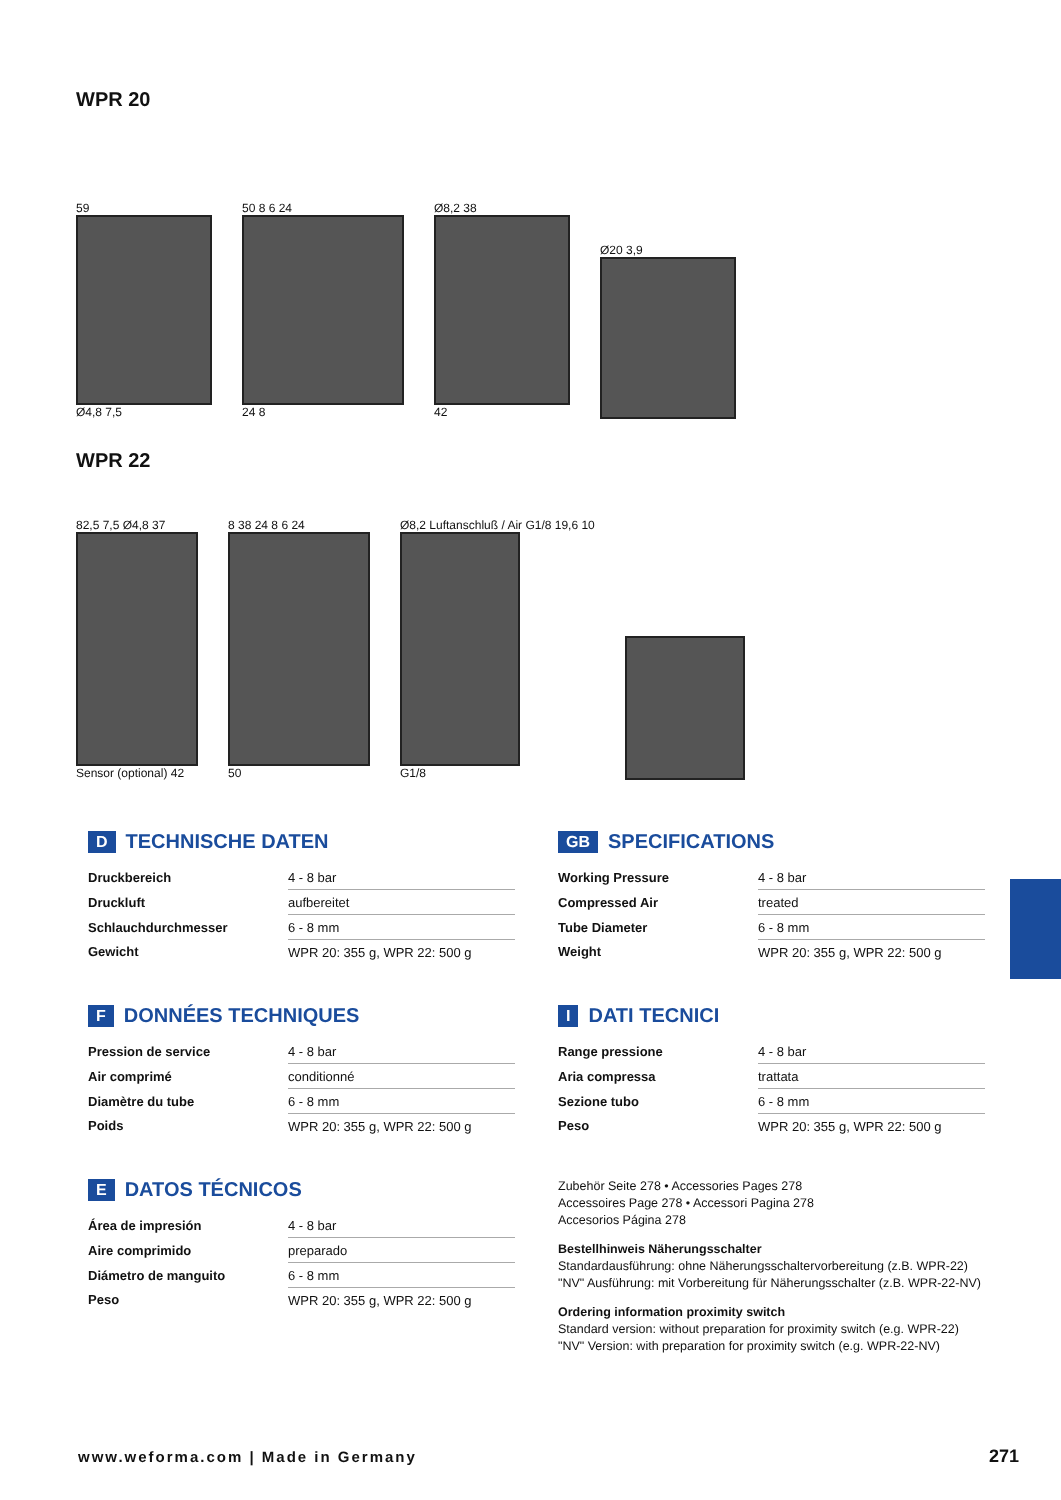WPR 20
59
Ø4,8 7,5
50 8 6 24
24 8
Ø8,2 38
42
Ø20 3,9
WPR 22
82,5 7,5 Ø4,8 37
Sensor (optional) 42
8 38 24 8 6 24
50
Ø8,2 Luftanschluß / Air G1/8 19,6 10
G1/8
D TECHNISCHE DATEN
| Druckbereich | 4 - 8 bar |
| Druckluft | aufbereitet |
| Schlauchdurchmesser | 6 - 8 mm |
| Gewicht | WPR 20: 355 g, WPR 22: 500 g |
F DONNÉES TECHNIQUES
| Pression de service | 4 - 8 bar |
| Air comprimé | conditionné |
| Diamètre du tube | 6 - 8 mm |
| Poids | WPR 20: 355 g, WPR 22: 500 g |
E DATOS TÉCNICOS
| Área de impresión | 4 - 8 bar |
| Aire comprimido | preparado |
| Diámetro de manguito | 6 - 8 mm |
| Peso | WPR 20: 355 g, WPR 22: 500 g |
GB SPECIFICATIONS
| Working Pressure | 4 - 8 bar |
| Compressed Air | treated |
| Tube Diameter | 6 - 8 mm |
| Weight | WPR 20: 355 g, WPR 22: 500 g |
I DATI TECNICI
| Range pressione | 4 - 8 bar |
| Aria compressa | trattata |
| Sezione tubo | 6 - 8 mm |
| Peso | WPR 20: 355 g, WPR 22: 500 g |
Zubehör Seite 278 • Accessories Pages 278
Accessoires Page 278 • Accessori Pagina 278
Accesorios Página 278
Bestellhinweis Näherungsschalter
Standardausführung: ohne Näherungsschaltervorbereitung (z.B. WPR-22)
"NV" Ausführung: mit Vorbereitung für Näherungsschalter (z.B. WPR-22-NV)
Ordering information proximity switch
Standard version: without preparation for proximity switch (e.g. WPR-22)
"NV" Version: with preparation for proximity switch (e.g. WPR-22-NV)
www.weforma.com | Made in Germany
271